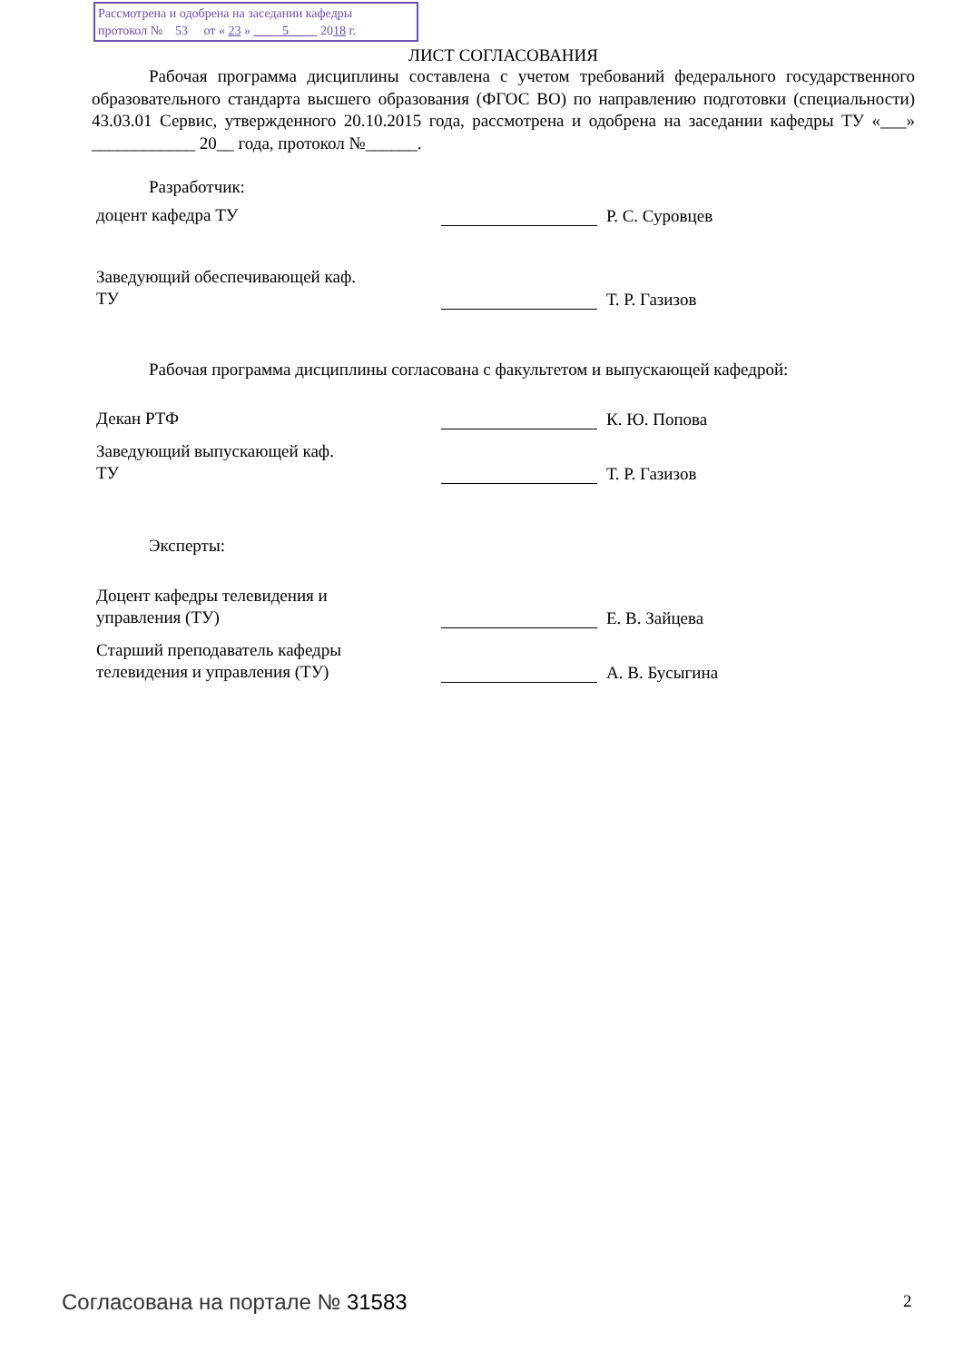Рассмотрена и одобрена на заседании кафедры
протокол № 53 от « 23 » 5 2018 г.
ЛИСТ СОГЛАСОВАНИЯ
Рабочая программа дисциплины составлена с учетом требований федерального государственного образовательного стандарта высшего образования (ФГОС ВО) по направлению подготовки (специальности) 43.03.01 Сервис, утвержденного 20.10.2015 года, рассмотрена и одобрена на заседании кафедры ТУ «___» ____________ 20__ года, протокол №______.
Разработчик:
доцент кафедра ТУ
Р. С. Суровцев
Заведующий обеспечивающей каф.
ТУ
Т. Р. Газизов
Рабочая программа дисциплины согласована с факультетом и выпускающей кафедрой:
Декан РТФ
К. Ю. Попова
Заведующий выпускающей каф.
ТУ
Т. Р. Газизов
Эксперты:
Доцент кафедры телевидения и
управления (ТУ)
Е. В. Зайцева
Старший преподаватель кафедры
телевидения и управления (ТУ)
А. В. Бусыгина
Согласована на портале № 31583 2